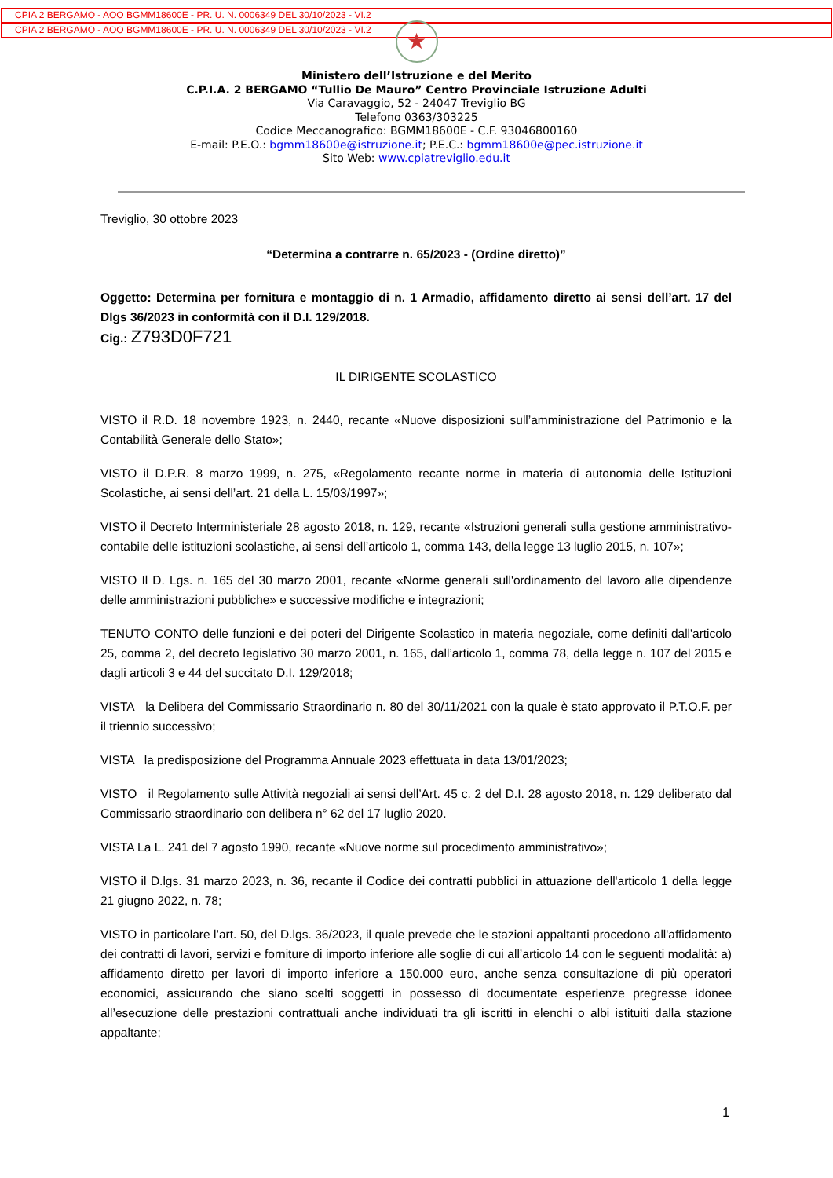CPIA 2 BERGAMO - AOO BGMM18600E - PR. U. N. 0006349 DEL 30/10/2023 - VI.2
CPIA 2 BERGAMO - AOO BGMM18600E - PR. U. N. 0006349 DEL 30/10/2023 - VI.2
★
Ministero dell’Istruzione e del Merito
C.P.I.A. 2 BERGAMO “Tullio De Mauro” Centro Provinciale Istruzione Adulti
Via Caravaggio, 52 - 24047 Treviglio BG
Telefono 0363/303225
Codice Meccanografico: BGMM18600E - C.F. 93046800160
E-mail: P.E.O.: bgmm18600e@istruzione.it; P.E.C.: bgmm18600e@pec.istruzione.it
Sito Web: www.cpiatreviglio.edu.it
Treviglio, 30 ottobre 2023
“Determina a contrarre n. 65/2023 - (Ordine diretto)”
Oggetto: Determina per fornitura e montaggio di n. 1 Armadio, affidamento diretto ai sensi dell’art. 17 del Dlgs 36/2023 in conformità con il D.I. 129/2018.
Cig.: Z793D0F721
IL DIRIGENTE SCOLASTICO
VISTO il R.D. 18 novembre 1923, n. 2440, recante «Nuove disposizioni sull’amministrazione del Patrimonio e la Contabilità Generale dello Stato»;
VISTO il D.P.R. 8 marzo 1999, n. 275, «Regolamento recante norme in materia di autonomia delle Istituzioni Scolastiche, ai sensi dell’art. 21 della L. 15/03/1997»;
VISTO il Decreto Interministeriale 28 agosto 2018, n. 129, recante «Istruzioni generali sulla gestione amministrativo-contabile delle istituzioni scolastiche, ai sensi dell’articolo 1, comma 143, della legge 13 luglio 2015, n. 107»;
VISTO Il D. Lgs. n. 165 del 30 marzo 2001, recante «Norme generali sull'ordinamento del lavoro alle dipendenze delle amministrazioni pubbliche» e successive modifiche e integrazioni;
TENUTO CONTO delle funzioni e dei poteri del Dirigente Scolastico in materia negoziale, come definiti dall'articolo 25, comma 2, del decreto legislativo 30 marzo 2001, n. 165, dall’articolo 1, comma 78, della legge n. 107 del 2015 e dagli articoli 3 e 44 del succitato D.I. 129/2018;
VISTA la Delibera del Commissario Straordinario n. 80 del 30/11/2021 con la quale è stato approvato il P.T.O.F. per il triennio successivo;
VISTA la predisposizione del Programma Annuale 2023 effettuata in data 13/01/2023;
VISTO il Regolamento sulle Attività negoziali ai sensi dell’Art. 45 c. 2 del D.I. 28 agosto 2018, n. 129 deliberato dal Commissario straordinario con delibera n° 62 del 17 luglio 2020.
VISTA La L. 241 del 7 agosto 1990, recante «Nuove norme sul procedimento amministrativo»;
VISTO il D.lgs. 31 marzo 2023, n. 36, recante il Codice dei contratti pubblici in attuazione dell'articolo 1 della legge 21 giugno 2022, n. 78;
VISTO in particolare l’art. 50, del D.lgs. 36/2023, il quale prevede che le stazioni appaltanti procedono all'affidamento dei contratti di lavori, servizi e forniture di importo inferiore alle soglie di cui all’articolo 14 con le seguenti modalità: a) affidamento diretto per lavori di importo inferiore a 150.000 euro, anche senza consultazione di più operatori economici, assicurando che siano scelti soggetti in possesso di documentate esperienze pregresse idonee all’esecuzione delle prestazioni contrattuali anche individuati tra gli iscritti in elenchi o albi istituiti dalla stazione appaltante;
1